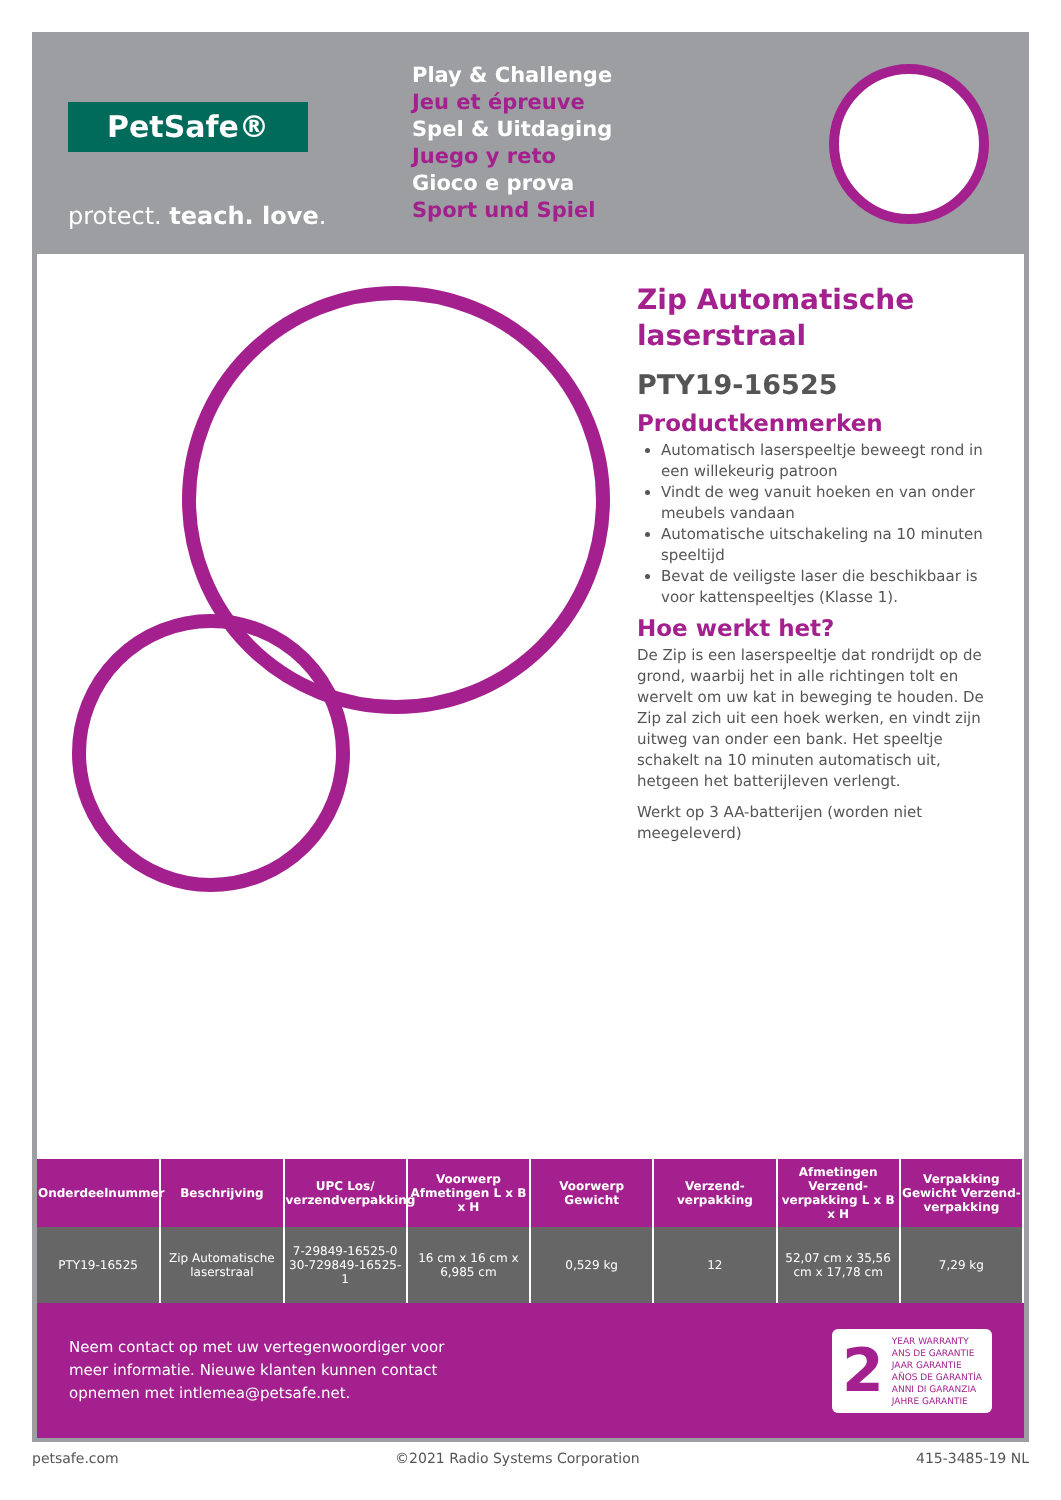PetSafe®
protect. teach. love.
Play & Challenge
Jeu et épreuve
Spel & Uitdaging
Juego y reto
Gioco e prova
Sport und Spiel
Zip Automatische laserstraal
PTY19-16525
Productkenmerken
Automatisch laserspeeltje beweegt rond in een willekeurig patroon
Vindt de weg vanuit hoeken en van onder meubels vandaan
Automatische uitschakeling na 10 minuten speeltijd
Bevat de veiligste laser die beschikbaar is voor kattenspeeltjes (Klasse 1).
Hoe werkt het?
De Zip is een laserspeeltje dat rondrijdt op de grond, waarbij het in alle richtingen tolt en wervelt om uw kat in beweging te houden. De Zip zal zich uit een hoek werken, en vindt zijn uitweg van onder een bank. Het speeltje schakelt na 10 minuten automatisch uit, hetgeen het batterijleven verlengt.
Werkt op 3 AA-batterijen (worden niet meegeleverd)
| Onderdeelnummer | Beschrijving | UPC Los/ verzendverpakking | Voorwerp Afmetingen L x B x H | Voorwerp Gewicht | Verzend-verpakking | Afmetingen Verzend-verpakking L x B x H | Verpakking Gewicht Verzend-verpakking |
| --- | --- | --- | --- | --- | --- | --- | --- |
| PTY19-16525 | Zip Automatische laserstraal | 7-29849-16525-0 30-729849-16525-1 | 16 cm x 16 cm x 6,985 cm | 0,529 kg | 12 | 52,07 cm x 35,56 cm x 17,78 cm | 7,29 kg |
Neem contact op met uw vertegenwoordiger voor
meer informatie. Nieuwe klanten kunnen contact
opnemen met intlemea@petsafe.net.
2
YEAR WARRANTY
ANS DE GARANTIE
JAAR GARANTIE
AÑOS DE GARANTÍA
ANNI DI GARANZIA
JAHRE GARANTIE
petsafe.com ©2021 Radio Systems Corporation 415-3485-19 NL